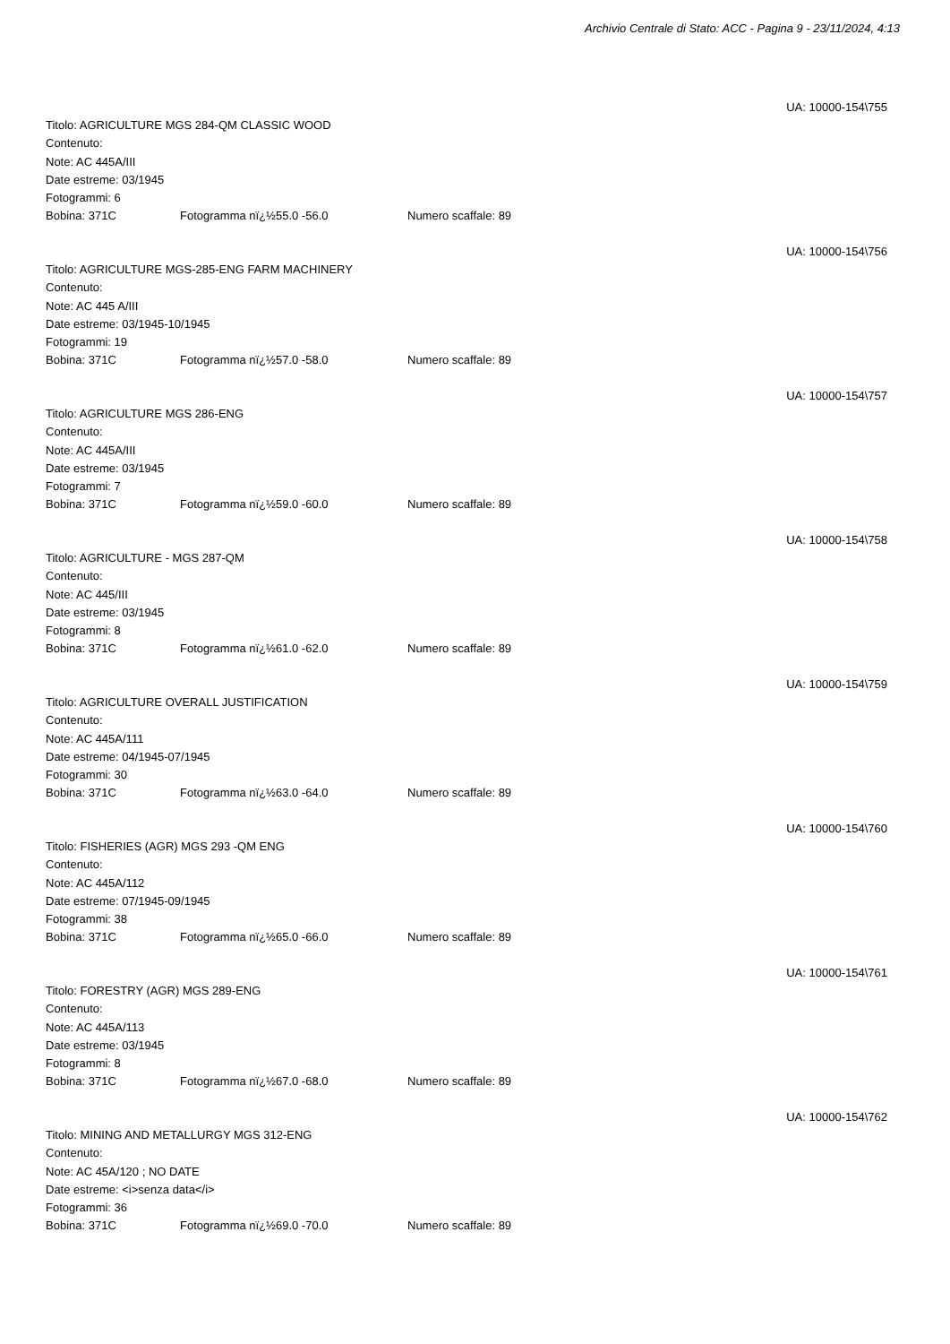Archivio Centrale di Stato: ACC - Pagina 9 - 23/11/2024, 4:13
UA: 10000-154\755
Titolo: AGRICULTURE MGS 284-QM CLASSIC WOOD
Contenuto:
Note: AC 445A/III
Date estreme: 03/1945
Fotogrammi: 6
Bobina: 371C Fotogramma nï¿½55.0 -56.0 Numero scaffale: 89
UA: 10000-154\756
Titolo: AGRICULTURE MGS-285-ENG FARM MACHINERY
Contenuto:
Note: AC 445 A/III
Date estreme: 03/1945-10/1945
Fotogrammi: 19
Bobina: 371C Fotogramma nï¿½57.0 -58.0 Numero scaffale: 89
UA: 10000-154\757
Titolo: AGRICULTURE MGS 286-ENG
Contenuto:
Note: AC 445A/III
Date estreme: 03/1945
Fotogrammi: 7
Bobina: 371C Fotogramma nï¿½59.0 -60.0 Numero scaffale: 89
UA: 10000-154\758
Titolo: AGRICULTURE - MGS 287-QM
Contenuto:
Note: AC 445/III
Date estreme: 03/1945
Fotogrammi: 8
Bobina: 371C Fotogramma nï¿½61.0 -62.0 Numero scaffale: 89
UA: 10000-154\759
Titolo: AGRICULTURE OVERALL JUSTIFICATION
Contenuto:
Note: AC 445A/111
Date estreme: 04/1945-07/1945
Fotogrammi: 30
Bobina: 371C Fotogramma nï¿½63.0 -64.0 Numero scaffale: 89
UA: 10000-154\760
Titolo: FISHERIES (AGR) MGS 293 -QM ENG
Contenuto:
Note: AC 445A/112
Date estreme: 07/1945-09/1945
Fotogrammi: 38
Bobina: 371C Fotogramma nï¿½65.0 -66.0 Numero scaffale: 89
UA: 10000-154\761
Titolo: FORESTRY (AGR) MGS 289-ENG
Contenuto:
Note: AC 445A/113
Date estreme: 03/1945
Fotogrammi: 8
Bobina: 371C Fotogramma nï¿½67.0 -68.0 Numero scaffale: 89
UA: 10000-154\762
Titolo: MINING AND METALLURGY MGS 312-ENG
Contenuto:
Note: AC 45A/120 ; NO DATE
Date estreme: <i>senza data</i>
Fotogrammi: 36
Bobina: 371C Fotogramma nï¿½69.0 -70.0 Numero scaffale: 89